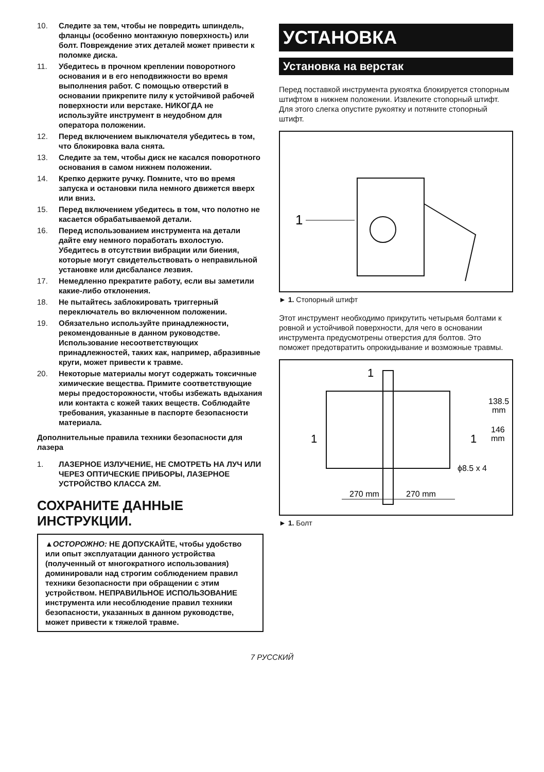10. Следите за тем, чтобы не повредить шпиндель, фланцы (особенно монтажную поверхность) или болт. Повреждение этих деталей может привести к поломке диска.
11. Убедитесь в прочном креплении поворотного основания и в его неподвижности во время выполнения работ. С помощью отверстий в основании прикрепите пилу к устойчивой рабочей поверхности или верстаке. НИКОГДА не используйте инструмент в неудобном для оператора положении.
12. Перед включением выключателя убедитесь в том, что блокировка вала снята.
13. Следите за тем, чтобы диск не касался поворотного основания в самом нижнем положении.
14. Крепко держите ручку. Помните, что во время запуска и остановки пила немного движется вверх или вниз.
15. Перед включением убедитесь в том, что полотно не касается обрабатываемой детали.
16. Перед использованием инструмента на детали дайте ему немного поработать вхолостую. Убедитесь в отсутствии вибрации или биения, которые могут свидетельствовать о неправильной установке или дисбалансе лезвия.
17. Немедленно прекратите работу, если вы заметили какие-либо отклонения.
18. Не пытайтесь заблокировать триггерный переключатель во включенном положении.
19. Обязательно используйте принадлежности, рекомендованные в данном руководстве. Использование несоответствующих принадлежностей, таких как, например, абразивные круги, может привести к травме.
20. Некоторые материалы могут содержать токсичные химические вещества. Примите соответствующие меры предосторожности, чтобы избежать вдыхания или контакта с кожей таких веществ. Соблюдайте требования, указанные в паспорте безопасности материала.
Дополнительные правила техники безопасности для лазера
1. ЛАЗЕРНОЕ ИЗЛУЧЕНИЕ, НЕ СМОТРЕТЬ НА ЛУЧ ИЛИ ЧЕРЕЗ ОПТИЧЕСКИЕ ПРИБОРЫ, ЛАЗЕРНОЕ УСТРОЙСТВО КЛАССА 2М.
СОХРАНИТЕ ДАННЫЕ ИНСТРУКЦИИ.
▲ОСТОРОЖНО: НЕ ДОПУСКАЙТЕ, чтобы удобство или опыт эксплуатации данного устройства (полученный от многократного использования) доминировали над строгим соблюдением правил техники безопасности при обращении с этим устройством. НЕПРАВИЛЬНОЕ ИСПОЛЬЗОВАНИЕ инструмента или несоблюдение правил техники безопасности, указанных в данном руководстве, может привести к тяжелой травме.
УСТАНОВКА
Установка на верстак
Перед поставкой инструмента рукоятка блокируется стопорным штифтом в нижнем положении. Извлеките стопорный штифт. Для этого слегка опустите рукоятку и потяните стопорный штифт.
1
► 1. Стопорный штифт
Этот инструмент необходимо прикрутить четырьмя болтами к ровной и устойчивой поверхности, для чего в основании инструмента предусмотрены отверстия для болтов. Это поможет предотвратить опрокидывание и возможные травмы.
1
1
1
270 mm
270 mm
138.5
mm
146
mm
ϕ8.5 x 4
► 1. Болт
7 РУССКИЙ